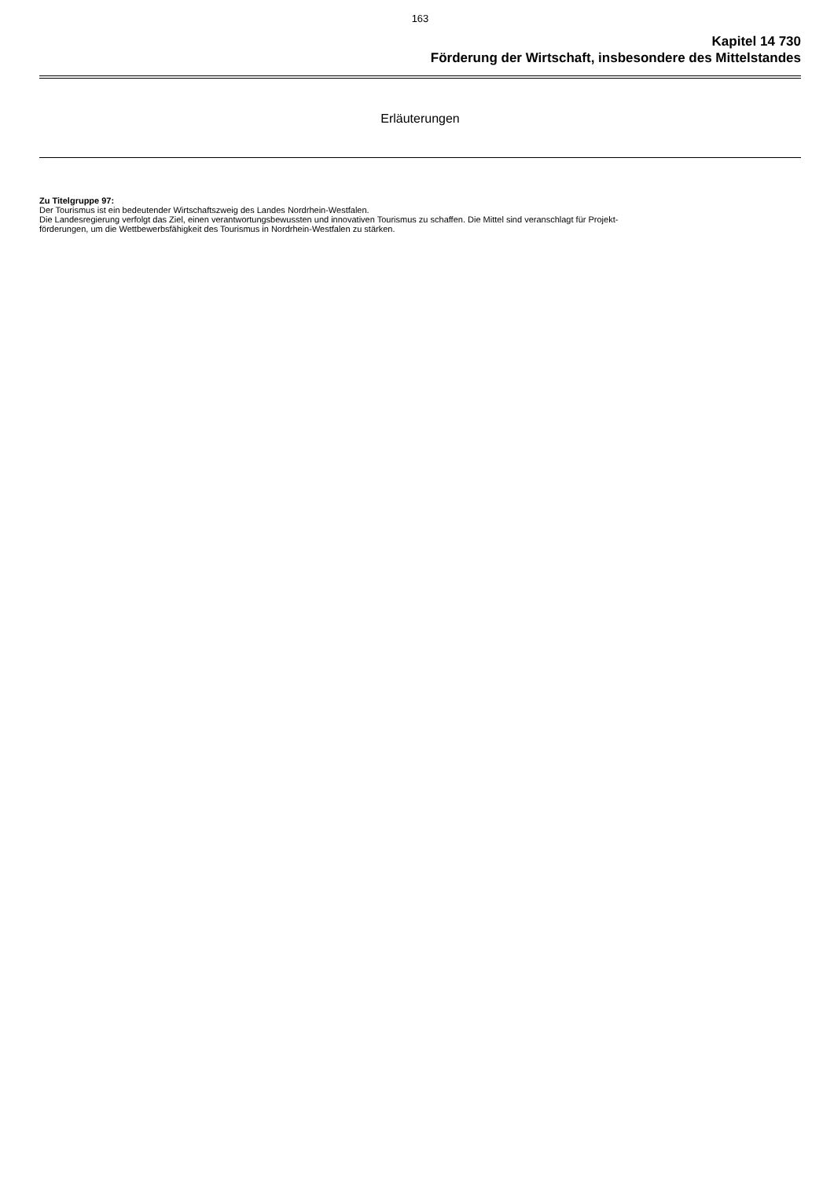163
Kapitel 14 730
Förderung der Wirtschaft, insbesondere des Mittelstandes
Erläuterungen
Zu Titelgruppe 97:
Der Tourismus ist ein bedeutender Wirtschaftszweig des Landes Nordrhein-Westfalen.
Die Landesregierung verfolgt das Ziel, einen verantwortungsbewussten und innovativen Tourismus zu schaffen. Die Mittel sind veranschlagt für Projekt-
förderungen, um die Wettbewerbsfähigkeit des Tourismus in Nordrhein-Westfalen zu stärken.